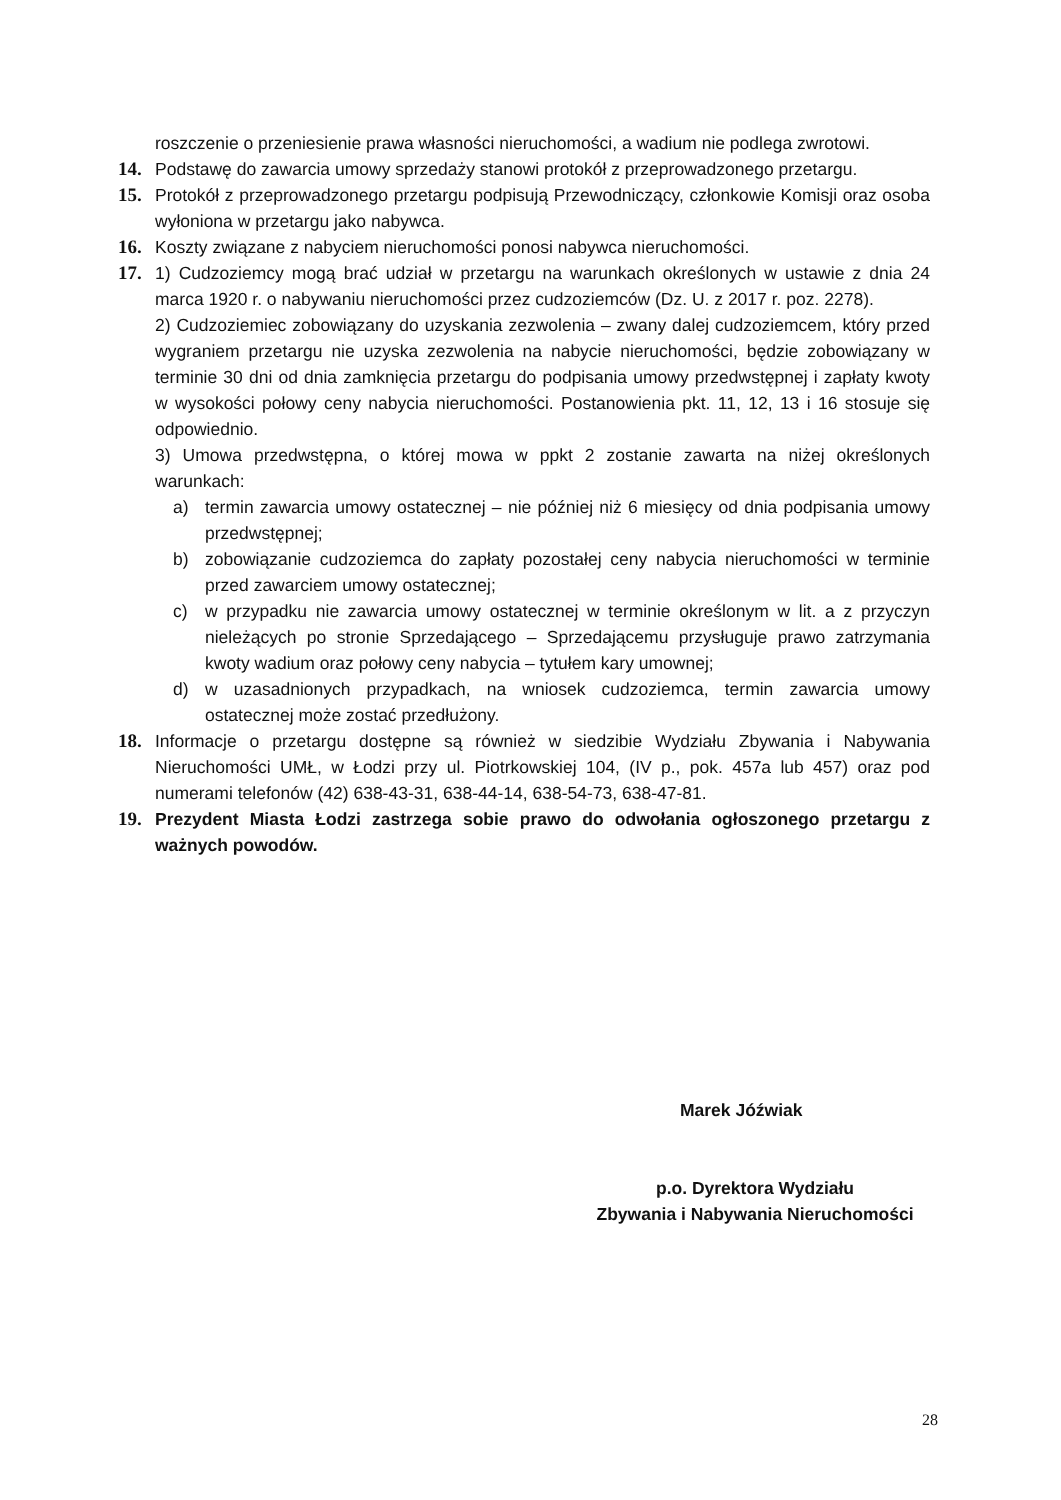roszczenie o przeniesienie prawa własności nieruchomości, a wadium nie podlega zwrotowi.
14. Podstawę do zawarcia umowy sprzedaży stanowi protokół z przeprowadzonego przetargu.
15. Protokół z przeprowadzonego przetargu podpisują Przewodniczący, członkowie Komisji oraz osoba wyłoniona w przetargu jako nabywca.
16. Koszty związane z nabyciem nieruchomości ponosi nabywca nieruchomości.
17. 1) Cudzoziemcy mogą brać udział w przetargu na warunkach określonych w ustawie z dnia 24 marca 1920 r. o nabywaniu nieruchomości przez cudzoziemców (Dz. U. z 2017 r. poz. 2278).
2) Cudzoziemiec zobowiązany do uzyskania zezwolenia – zwany dalej cudzoziemcem, który przed wygraniem przetargu nie uzyska zezwolenia na nabycie nieruchomości, będzie zobowiązany w terminie 30 dni od dnia zamknięcia przetargu do podpisania umowy przedwstępnej i zapłaty kwoty w wysokości połowy ceny nabycia nieruchomości. Postanowienia pkt. 11, 12, 13 i 16 stosuje się odpowiednio.
3) Umowa przedwstępna, o której mowa w ppkt 2 zostanie zawarta na niżej określonych warunkach:
a) termin zawarcia umowy ostatecznej – nie później niż 6 miesięcy od dnia podpisania umowy przedwstępnej;
b) zobowiązanie cudzoziemca do zapłaty pozostałej ceny nabycia nieruchomości w terminie przed zawarciem umowy ostatecznej;
c) w przypadku nie zawarcia umowy ostatecznej w terminie określonym w lit. a z przyczyn nieleżących po stronie Sprzedającego – Sprzedającemu przysługuje prawo zatrzymania kwoty wadium oraz połowy ceny nabycia – tytułem kary umownej;
d) w uzasadnionych przypadkach, na wniosek cudzoziemca, termin zawarcia umowy ostatecznej może zostać przedłużony.
18. Informacje o przetargu dostępne są również w siedzibie Wydziału Zbywania i Nabywania Nieruchomości UMŁ, w Łodzi przy ul. Piotrkowskiej 104, (IV p., pok. 457a lub 457) oraz pod numerami telefonów (42) 638-43-31, 638-44-14, 638-54-73, 638-47-81.
19. Prezydent Miasta Łodzi zastrzega sobie prawo do odwołania ogłoszonego przetargu z ważnych powodów.
Marek Jóźwiak
p.o. Dyrektora Wydziału
Zbywania i Nabywania Nieruchomości
28